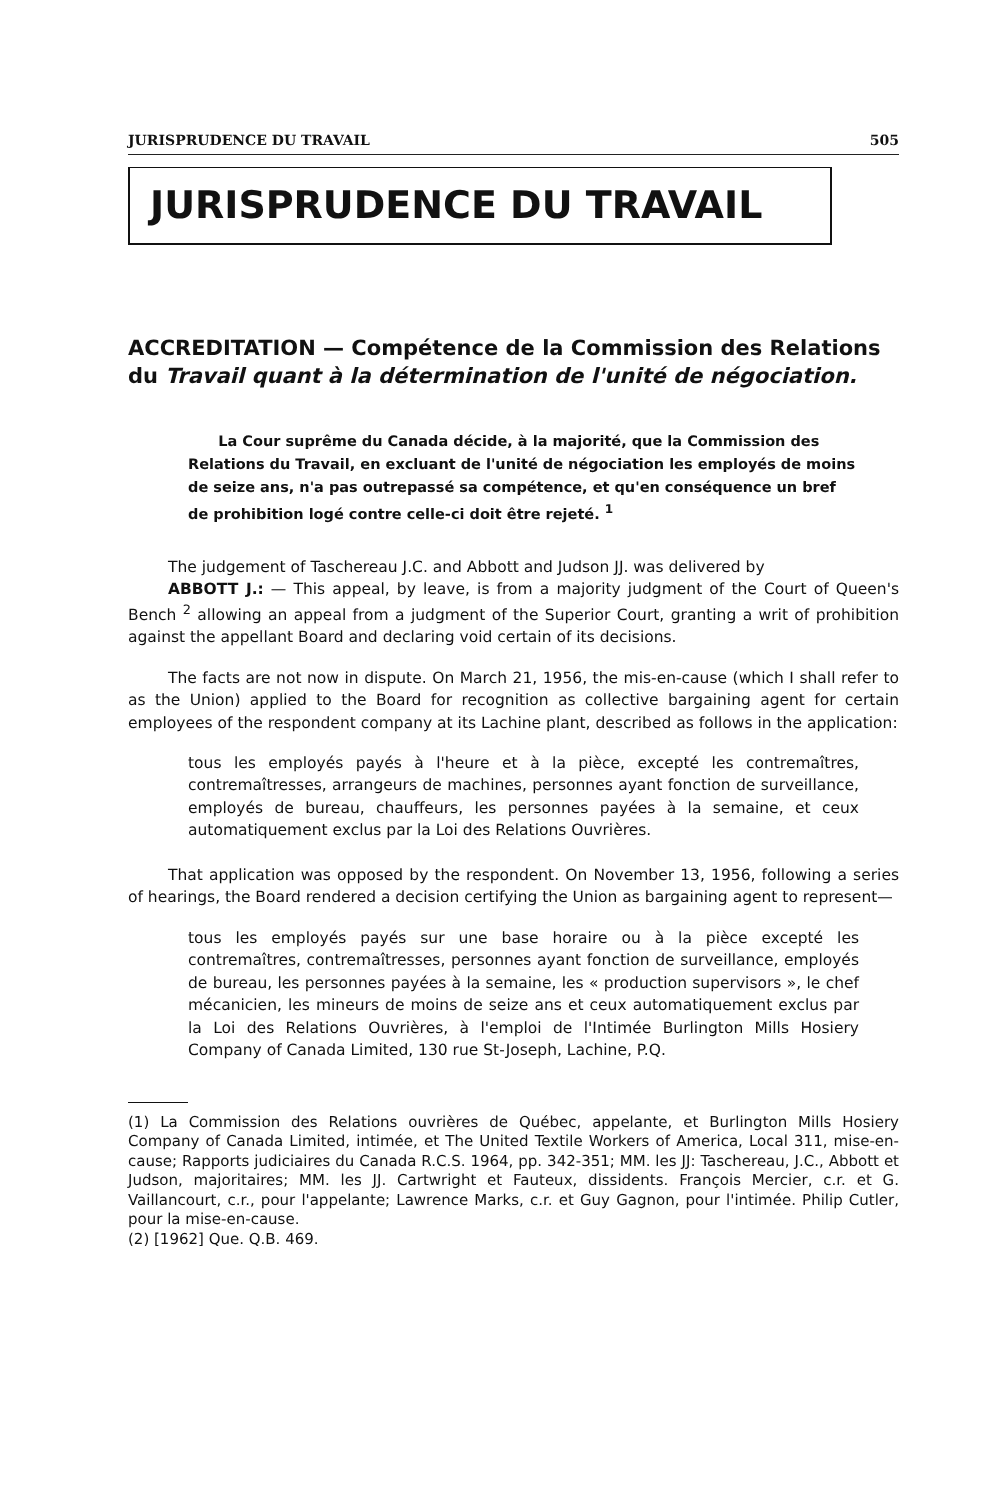JURISPRUDENCE DU TRAVAIL 505
JURISPRUDENCE DU TRAVAIL
ACCREDITATION — Compétence de la Commission des Relations du Travail quant à la détermination de l'unité de négociation.
La Cour suprême du Canada décide, à la majorité, que la Commission des Relations du Travail, en excluant de l'unité de négociation les employés de moins de seize ans, n'a pas outrepassé sa compétence, et qu'en conséquence un bref de prohibition logé contre celle-ci doit être rejeté. <sup>1</sup>
The judgement of Taschereau J.C. and Abbott and Judson JJ. was delivered by
ABBOTT J.: — This appeal, by leave, is from a majority judgment of the Court of Queen's Bench <sup>2</sup> allowing an appeal from a judgment of the Superior Court, granting a writ of prohibition against the appellant Board and declaring void certain of its decisions.
The facts are not now in dispute. On March 21, 1956, the mis-en-cause (which I shall refer to as the Union) applied to the Board for recognition as collective bargaining agent for certain employees of the respondent company at its Lachine plant, described as follows in the application:
tous les employés payés à l'heure et à la pièce, excepté les contremaîtres, contremaîtresses, arrangeurs de machines, personnes ayant fonction de surveillance, employés de bureau, chauffeurs, les personnes payées à la semaine, et ceux automatiquement exclus par la Loi des Relations Ouvrières.
That application was opposed by the respondent. On November 13, 1956, following a series of hearings, the Board rendered a decision certifying the Union as bargaining agent to represent—
tous les employés payés sur une base horaire ou à la pièce excepté les contremaîtres, contremaîtresses, personnes ayant fonction de surveillance, employés de bureau, les personnes payées à la semaine, les « production supervisors », le chef mécanicien, les mineurs de moins de seize ans et ceux automatiquement exclus par la Loi des Relations Ouvrières, à l'emploi de l'Intimée Burlington Mills Hosiery Company of Canada Limited, 130 rue St-Joseph, Lachine, P.Q.
(1) La Commission des Relations ouvrières de Québec, appelante, et Burlington Mills Hosiery Company of Canada Limited, intimée, et The United Textile Workers of America, Local 311, mise-en-cause; Rapports judiciaires du Canada R.C.S. 1964, pp. 342-351; MM. les JJ: Taschereau, J.C., Abbott et Judson, majoritaires; MM. les JJ. Cartwright et Fauteux, dissidents. François Mercier, c.r. et G. Vaillancourt, c.r., pour l'appelante; Lawrence Marks, c.r. et Guy Gagnon, pour l'intimée. Philip Cutler, pour la mise-en-cause.
(2) [1962] Que. Q.B. 469.